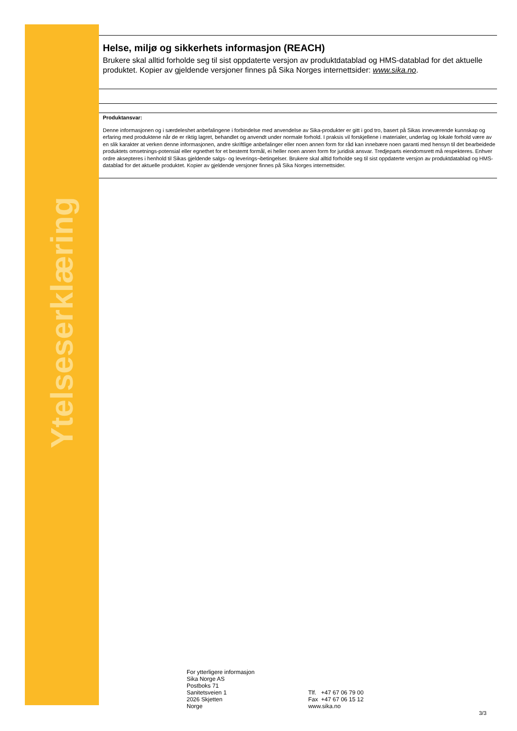Ytelseserklæring
Helse, miljø og sikkerhets informasjon (REACH)
Brukere skal alltid forholde seg til sist oppdaterte versjon av produktdatablad og HMS-datablad for det aktuelle produktet. Kopier av gjeldende versjoner finnes på Sika Norges internettsider: www.sika.no.
Produktansvar:
Denne informasjonen og i særdeleshet anbefalingene i forbindelse med anvendelse av Sika-produkter er gitt i god tro, basert på Sikas inneværende kunnskap og erfaring med produktene når de er riktig lagret, behandlet og anvendt under normale forhold. I praksis vil forskjellene i materialer, underlag og lokale forhold være av en slik karakter at verken denne informasjonen, andre skriftlige anbefalinger eller noen annen form for råd kan innebære noen garanti med hensyn til det bearbeidede produktets omsetnings-potensial eller egnethet for et bestemt formål, ei heller noen annen form for juridisk ansvar. Tredjeparts eiendomsrett må respekteres. Enhver ordre aksepteres i henhold til Sikas gjeldende salgs- og leverings¬betingelser. Brukere skal alltid forholde seg til sist oppdaterte versjon av produktdatablad og HMS-datablad for det aktuelle produktet. Kopier av gjeldende versjoner finnes på Sika Norges internettsider.
For ytterligere informasjon
Sika Norge AS
Postboks 71
Sanitetsveien 1
2026 Skjetten
Norge
Tlf. +47 67 06 79 00
Fax +47 67 06 15 12
www.sika.no
3/3